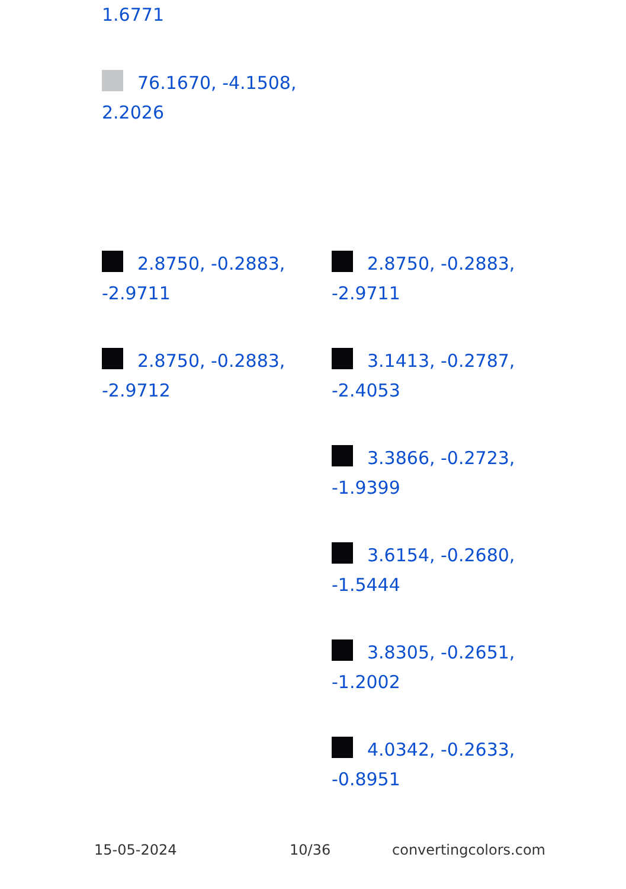1.6771
76.1670, -4.1508, 2.2026
2.8750, -0.2883, -2.9711
2.8750, -0.2883, -2.9711
2.8750, -0.2883, -2.9712
3.1413, -0.2787, -2.4053
3.3866, -0.2723, -1.9399
3.6154, -0.2680, -1.5444
3.8305, -0.2651, -1.2002
4.0342, -0.2633, -0.8951
15-05-2024 10/36 convertingcolors.com